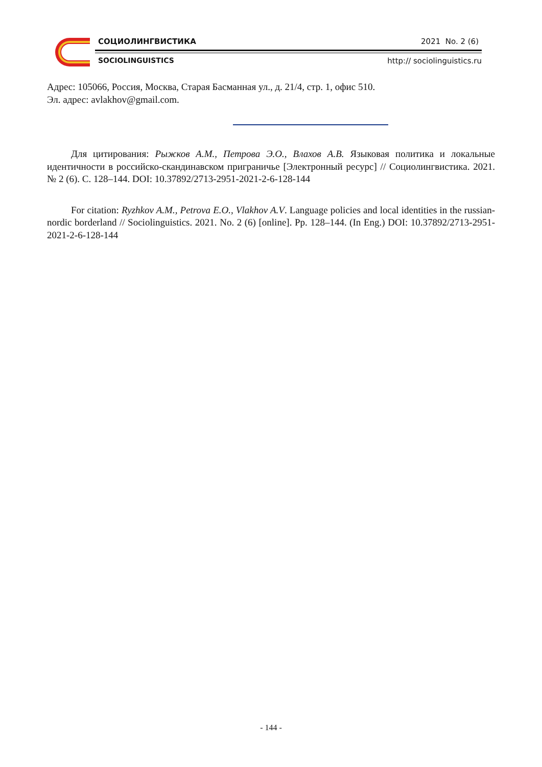СОЦИОЛИНГВИСТИКА 2021 No. 2 (6)
SOCIOLINGUISTICS http:// sociolinguistics.ru
Адрес: 105066, Россия, Москва, Старая Басманная ул., д. 21/4, стр. 1, офис 510.
Эл. адрес: avlakhov@gmail.com.
Для цитирования: Рыжков А.М., Петрова Э.О., Влахов А.В. Языковая политика и локальные идентичности в российско-скандинавском приграничье [Электронный ресурс] // Социолингвистика. 2021. № 2 (6). С. 128–144. DOI: 10.37892/2713-2951-2021-2-6-128-144
For citation: Ryzhkov A.M., Petrova E.O., Vlakhov A.V. Language policies and local identities in the russian-nordic borderland // Sociolinguistics. 2021. No. 2 (6) [online]. Pp. 128–144. (In Eng.) DOI: 10.37892/2713-2951-2021-2-6-128-144
- 144 -